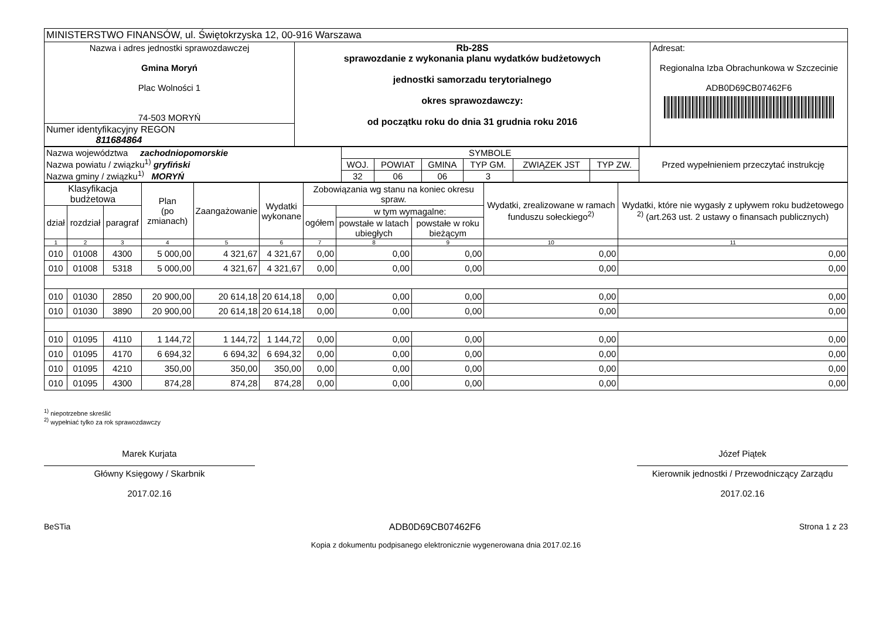| MINISTERSTWO FINANSÓW, ul. Świętokrzyska 12, 00-916 Warszawa | | |
| Nazwa i adres jednostki sprawozdawczej Gmina Moryń Plac Wolności 1 74-503 MORYŃ | Rb-28S sprawozdanie z wykonania planu wydatków budżetowych jednostki samorzadu terytorialnego okres sprawozdawczy: od początku roku do dnia 31 grudnia roku 2016 | Adresat: Regionalna Izba Obrachunkowa w Szczecinie ADB0D69CB07462F6 |
| Numer identyfikacyjny REGON 811684864 | | |
| Nazwa województwa zachodniopomorskie Nazwa powiatu / związku<sup>1)</sup> gryfiński Nazwa gminy / związku<sup>1)</sup> MORYŃ | SYMBOLE | | | | | | Przed wypełnieniem przeczytać instrukcję |
| | WOJ. | POWIAT | GMINA | TYP GM. | ZWIĄZEK JST | TYP ZW. | |
| | 32 | 06 | 06 | 3 | | | |
| Klasyfikacja budżetowa | | | Plan (po zmianach) | Zaangażowanie | Wydatki wykonane | Zobowiązania wg stanu na koniec okresu spraw. | | | Wydatki, zrealizowane w ramach funduszu sołeckiego<sup>2)</sup> | Wydatki, które nie wygasły z upływem roku budżetowego <sup>2)</sup> (art.263 ust. 2 ustawy o finansach publicznych) |
| dział | rozdział | paragraf | | | | ogółem | w tym wymagalne: | | | |
| | | | | | | | powstałe w latach ubiegłych | powstałe w roku bieżącym | | |
| 1 | 2 | 3 | 4 | 5 | 6 | 7 | 8 | 9 | 10 | 11 |
| 010 | 01008 | 4300 | 5 000,00 | 4 321,67 | 4 321,67 | 0,00 | 0,00 | 0,00 | 0,00 | 0,00 |
| 010 | 01008 | 5318 | 5 000,00 | 4 321,67 | 4 321,67 | 0,00 | 0,00 | 0,00 | 0,00 | 0,00 |
| 010 | 01030 | 2850 | 20 900,00 | 20 614,18 | 20 614,18 | 0,00 | 0,00 | 0,00 | 0,00 | 0,00 |
| 010 | 01030 | 3890 | 20 900,00 | 20 614,18 | 20 614,18 | 0,00 | 0,00 | 0,00 | 0,00 | 0,00 |
| 010 | 01095 | 4110 | 1 144,72 | 1 144,72 | 1 144,72 | 0,00 | 0,00 | 0,00 | 0,00 | 0,00 |
| 010 | 01095 | 4170 | 6 694,32 | 6 694,32 | 6 694,32 | 0,00 | 0,00 | 0,00 | 0,00 | 0,00 |
| 010 | 01095 | 4210 | 350,00 | 350,00 | 350,00 | 0,00 | 0,00 | 0,00 | 0,00 | 0,00 |
| 010 | 01095 | 4300 | 874,28 | 874,28 | 874,28 | 0,00 | 0,00 | 0,00 | 0,00 | 0,00 |
<sup>1)</sup> niepotrzebne skreślić
<sup>2)</sup> wypełniać tylko za rok sprawozdawczy
Marek Kurjata
Główny Księgowy / Skarbnik
2017.02.16
Józef Piątek
Kierownik jednostki / Przewodniczący Zarządu
2017.02.16
BeSTia ADB0D69CB07462F6 Strona 1 z 23
Kopia z dokumentu podpisanego elektronicznie wygenerowana dnia 2017.02.16